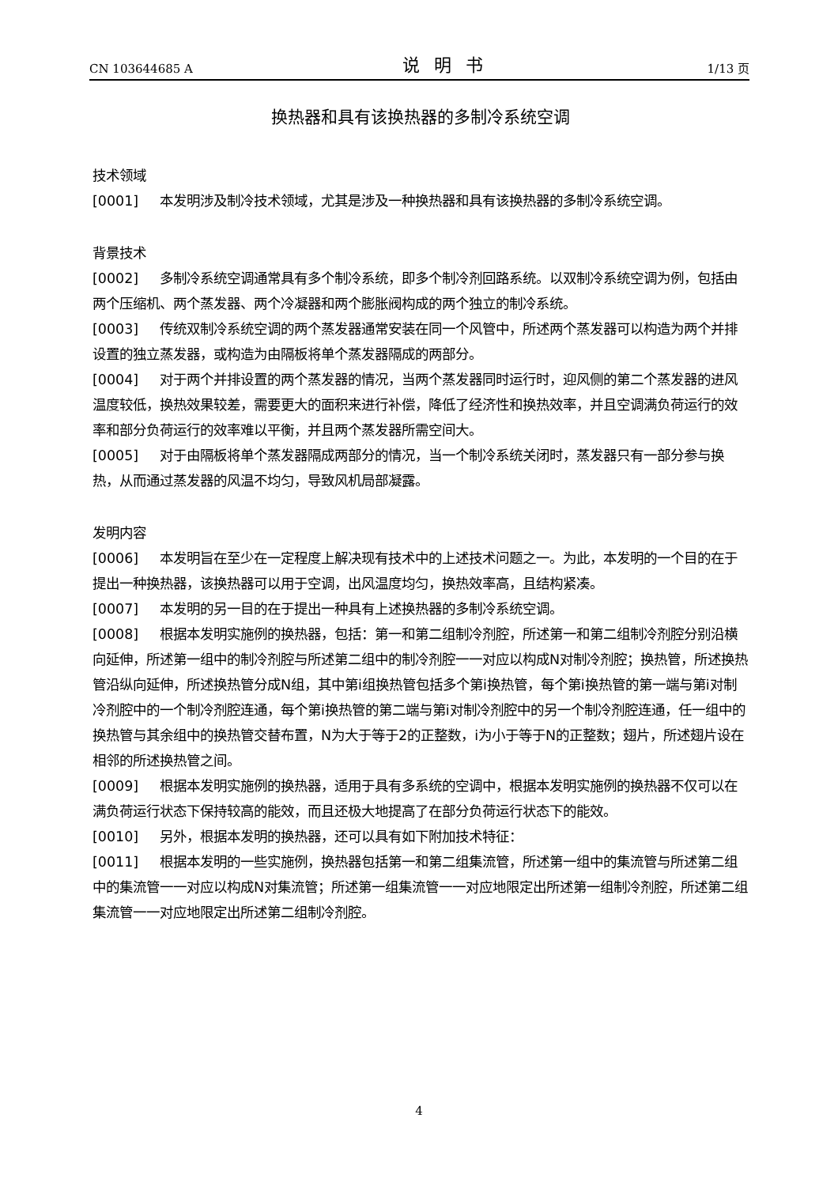CN 103644685 A 说明书 1/13 页
换热器和具有该换热器的多制冷系统空调
技术领域
[0001] 本发明涉及制冷技术领域，尤其是涉及一种换热器和具有该换热器的多制冷系统空调。
背景技术
[0002] 多制冷系统空调通常具有多个制冷系统，即多个制冷剂回路系统。以双制冷系统空调为例，包括由两个压缩机、两个蒸发器、两个冷凝器和两个膨胀阀构成的两个独立的制冷系统。
[0003] 传统双制冷系统空调的两个蒸发器通常安装在同一个风管中，所述两个蒸发器可以构造为两个并排设置的独立蒸发器，或构造为由隔板将单个蒸发器隔成的两部分。
[0004] 对于两个并排设置的两个蒸发器的情况，当两个蒸发器同时运行时，迎风侧的第二个蒸发器的进风温度较低，换热效果较差，需要更大的面积来进行补偿，降低了经济性和换热效率，并且空调满负荷运行的效率和部分负荷运行的效率难以平衡，并且两个蒸发器所需空间大。
[0005] 对于由隔板将单个蒸发器隔成两部分的情况，当一个制冷系统关闭时，蒸发器只有一部分参与换热，从而通过蒸发器的风温不均匀，导致风机局部凝露。
发明内容
[0006] 本发明旨在至少在一定程度上解决现有技术中的上述技术问题之一。为此，本发明的一个目的在于提出一种换热器，该换热器可以用于空调，出风温度均匀，换热效率高，且结构紧凑。
[0007] 本发明的另一目的在于提出一种具有上述换热器的多制冷系统空调。
[0008] 根据本发明实施例的换热器，包括：第一和第二组制冷剂腔，所述第一和第二组制冷剂腔分别沿横向延伸，所述第一组中的制冷剂腔与所述第二组中的制冷剂腔一一对应以构成N对制冷剂腔；换热管，所述换热管沿纵向延伸，所述换热管分成N组，其中第i组换热管包括多个第i换热管，每个第i换热管的第一端与第i对制冷剂腔中的一个制冷剂腔连通，每个第i换热管的第二端与第i对制冷剂腔中的另一个制冷剂腔连通，任一组中的换热管与其余组中的换热管交替布置，N为大于等于2的正整数，i为小于等于N的正整数；翅片，所述翅片设在相邻的所述换热管之间。
[0009] 根据本发明实施例的换热器，适用于具有多系统的空调中，根据本发明实施例的换热器不仅可以在满负荷运行状态下保持较高的能效，而且还极大地提高了在部分负荷运行状态下的能效。
[0010] 另外，根据本发明的换热器，还可以具有如下附加技术特征：
[0011] 根据本发明的一些实施例，换热器包括第一和第二组集流管，所述第一组中的集流管与所述第二组中的集流管一一对应以构成N对集流管；所述第一组集流管一一对应地限定出所述第一组制冷剂腔，所述第二组集流管一一对应地限定出所述第二组制冷剂腔。
4